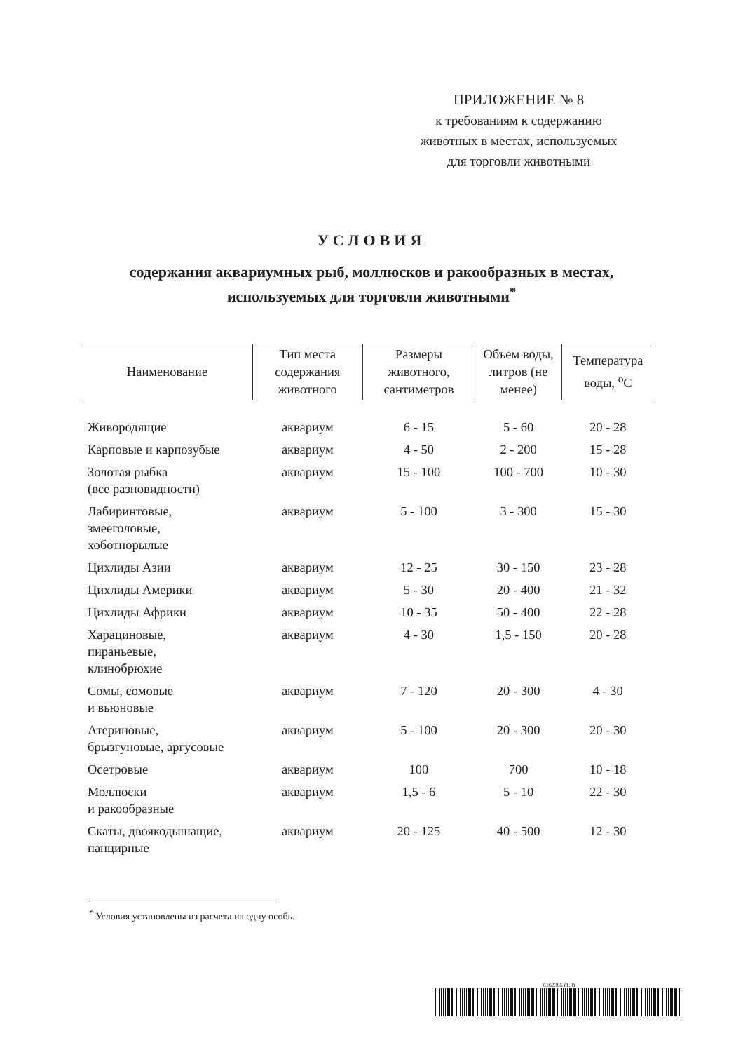ПРИЛОЖЕНИЕ № 8
к требованиям к содержанию
животных в местах, используемых
для торговли животными
УСЛОВИЯ
содержания аквариумных рыб, моллюсков и ракообразных в местах,
используемых для торговли животными<sup>*</sup>
| Наименование | Тип места содержания животного | Размеры животного, сантиметров | Объем воды, литров (не менее) | Температура воды, <sup>о</sup>С |
| --- | --- | --- | --- | --- |
| Живородящие | аквариум | 6 - 15 | 5 - 60 | 20 - 28 |
| Карповые и карпозубые | аквариум | 4 - 50 | 2 - 200 | 15 - 28 |
| Золотая рыбка (все разновидности) | аквариум | 15 - 100 | 100 - 700 | 10 - 30 |
| Лабиринтовые, змееголовые, хоботнорылые | аквариум | 5 - 100 | 3 - 300 | 15 - 30 |
| Цихлиды Азии | аквариум | 12 - 25 | 30 - 150 | 23 - 28 |
| Цихлиды Америки | аквариум | 5 - 30 | 20 - 400 | 21 - 32 |
| Цихлиды Африки | аквариум | 10 - 35 | 50 - 400 | 22 - 28 |
| Харациновые, пираньевые, клинобрюхие | аквариум | 4 - 30 | 1,5 - 150 | 20 - 28 |
| Сомы, сомовые и вьюновые | аквариум | 7 - 120 | 20 - 300 | 4 - 30 |
| Атериновые, брызгуновые, аргусовые | аквариум | 5 - 100 | 20 - 300 | 20 - 30 |
| Осетровые | аквариум | 100 | 700 | 10 - 18 |
| Моллюски и ракообразные | аквариум | 1,5 - 6 | 5 - 10 | 22 - 30 |
| Скаты, двоякодышащие, панцирные | аквариум | 20 - 125 | 40 - 500 | 12 - 30 |
<sup>*</sup> Условия установлены из расчета на одну особь.
6162385 (1.8)